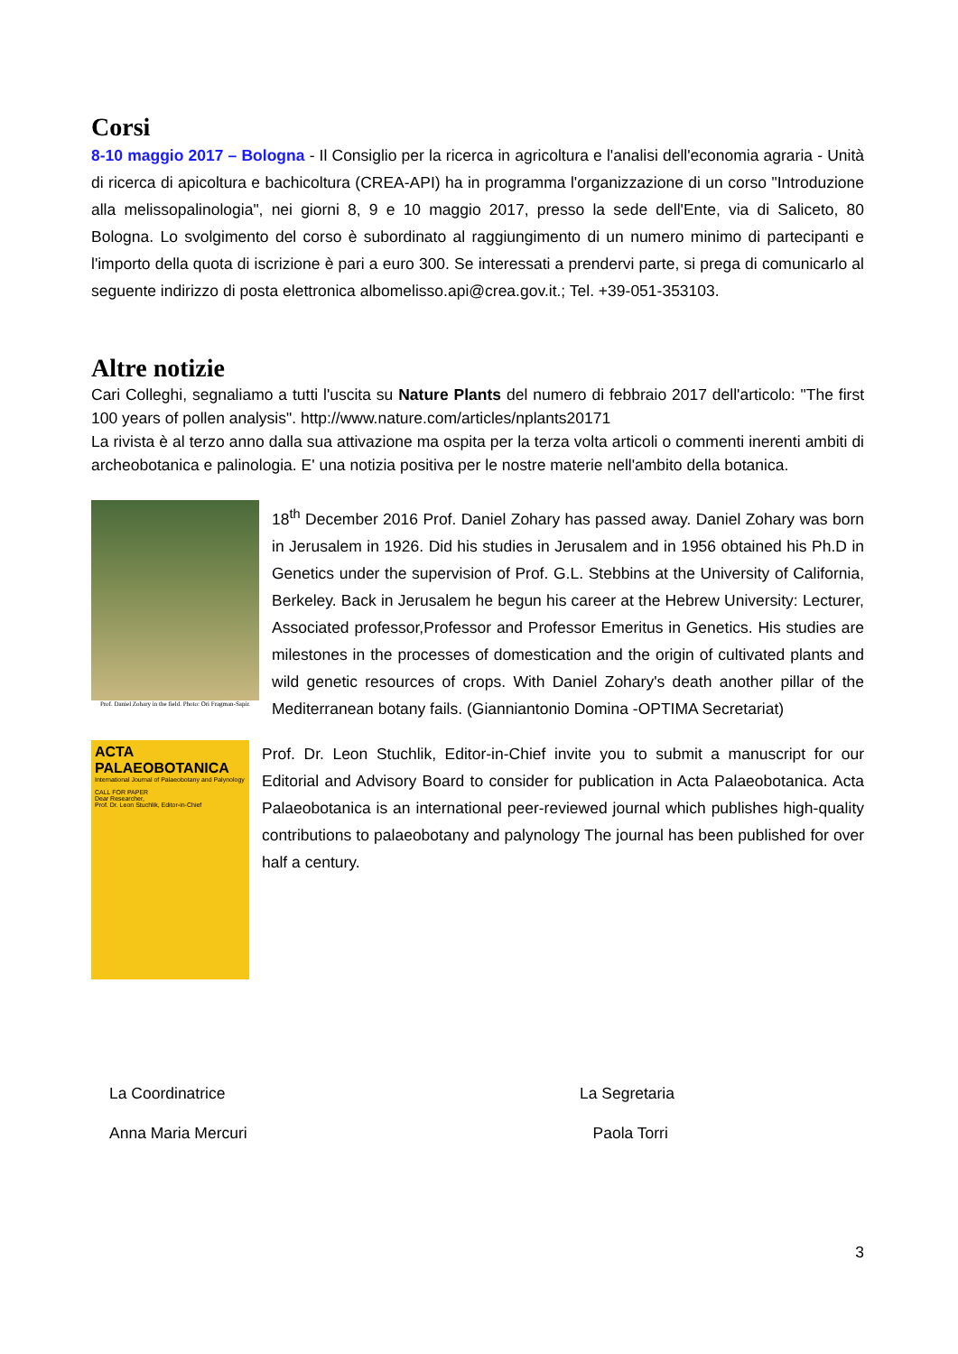Corsi
8-10 maggio 2017 – Bologna - Il Consiglio per la ricerca in agricoltura e l'analisi dell'economia agraria - Unità di ricerca di apicoltura e bachicoltura (CREA-API) ha in programma l'organizzazione di un corso "Introduzione alla melissopalinologia", nei giorni 8, 9 e 10 maggio 2017, presso la sede dell'Ente, via di Saliceto, 80 Bologna. Lo svolgimento del corso è subordinato al raggiungimento di un numero minimo di partecipanti e l'importo della quota di iscrizione è pari a euro 300. Se interessati a prendervi parte, si prega di comunicarlo al seguente indirizzo di posta elettronica albomelisso.api@crea.gov.it.; Tel. +39-051-353103.
Altre notizie
Cari Colleghi, segnaliamo a tutti l'uscita su Nature Plants del numero di febbraio 2017 dell'articolo: "The first 100 years of pollen analysis". http://www.nature.com/articles/nplants20171
La rivista è al terzo anno dalla sua attivazione ma ospita per la terza volta articoli o commenti inerenti ambiti di archeobotanica e palinologia. E' una notizia positiva per le nostre materie nell'ambito della botanica.
Prof. Daniel Zohary in the field. Photo: Ori Fragman-Sapir.
18<sup>th</sup> December 2016 Prof. Daniel Zohary has passed away. Daniel Zohary was born in Jerusalem in 1926. Did his studies in Jerusalem and in 1956 obtained his Ph.D in Genetics under the supervision of Prof. G.L. Stebbins at the University of California, Berkeley. Back in Jerusalem he begun his career at the Hebrew University: Lecturer, Associated professor,Professor and Professor Emeritus in Genetics. His studies are milestones in the processes of domestication and the origin of cultivated plants and wild genetic resources of crops. With Daniel Zohary's death another pillar of the Mediterranean botany fails. (Gianniantonio Domina -OPTIMA Secretariat)
ACTA PALAEOBOTANICA
International Journal of Palaeobotany and Palynology
CALL FOR PAPER
Dear Researcher,
Prof. Dr. Leon Stuchlik, Editor-in-Chief
Prof. Dr. Leon Stuchlik, Editor-in-Chief invite you to submit a manuscript for our Editorial and Advisory Board to consider for publication in Acta Palaeobotanica. Acta Palaeobotanica is an international peer-reviewed journal which publishes high-quality contributions to palaeobotany and palynology The journal has been published for over half a century.
La Coordinatrice
Anna Maria Mercuri
La Segretaria
Paola Torri
3